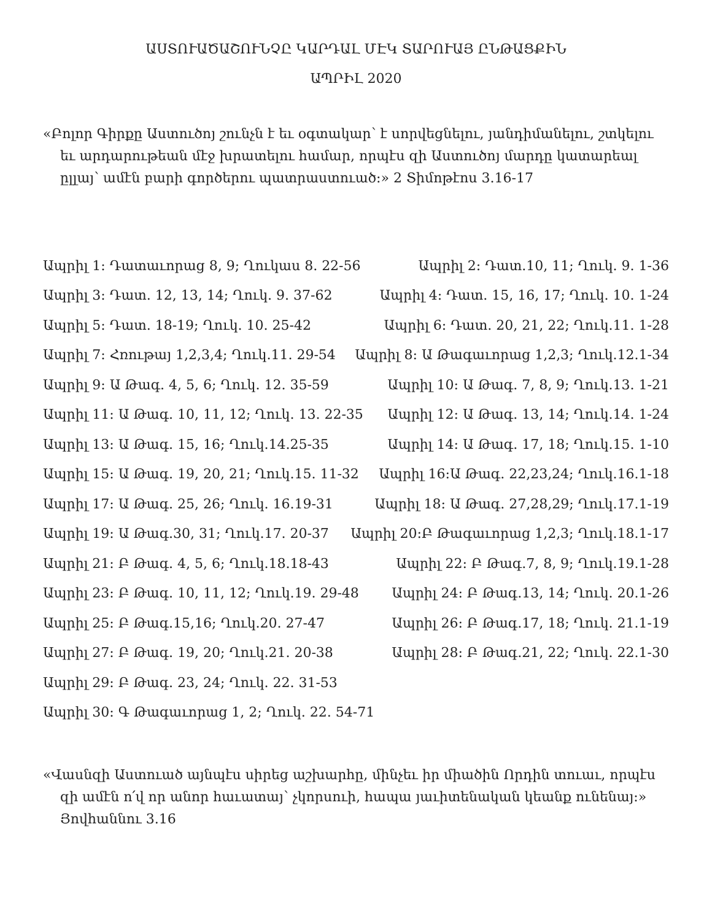ԱՍՏՈՒԱԾԱՇՈՒՆՉԸ ԿԱՐԴԱԼ ՄԷԿ ՏԱՐՈՒԱՅ ԸՆԹԱՑՔԻՆ
ԱՊՐԻԼ 2020
«Բոլոր Գիրքը Աստուծոյ շունչն է եւ օգտակար՝ է սորվեցնելու, յանդիմանելու, շտկելու եւ արդարութեան մէջ խրատելու համար, որպէս զի Աստուծոյ մարդը կատարեալ ըլլայ՝ ամէն բարի գործերու պատրաստուած։» 2 Տիմոթէոս 3.16-17
Ապրիլ 1: Դատաւորաց 8, 9; Ղուկաս 8. 22-56 Ապրիլ 2: Դատ.10, 11; Ղուկ. 9. 1-36
Ապրիլ 3: Դատ. 12, 13, 14; Ղուկ. 9. 37-62 Ապրիլ 4: Դատ. 15, 16, 17; Ղուկ. 10. 1-24
Ապրիլ 5: Դատ. 18-19; Ղուկ. 10. 25-42 Ապրիլ 6: Դատ. 20, 21, 22; Ղուկ.11. 1-28
Ապրիլ 7: Հռութայ 1,2,3,4; Ղուկ.11. 29-54 Ապրիլ 8: Ա Թագաւորաց 1,2,3; Ղուկ.12.1-34
Ապրիլ 9: Ա Թագ. 4, 5, 6; Ղուկ. 12. 35-59 Ապրիլ 10: Ա Թագ. 7, 8, 9; Ղուկ.13. 1-21
Ապրիլ 11: Ա Թագ. 10, 11, 12; Ղուկ. 13. 22-35 Ապրիլ 12: Ա Թագ. 13, 14; Ղուկ.14. 1-24
Ապրիլ 13: Ա Թագ. 15, 16; Ղուկ.14.25-35 Ապրիլ 14: Ա Թագ. 17, 18; Ղուկ.15. 1-10
Ապրիլ 15: Ա Թագ. 19, 20, 21; Ղուկ.15. 11-32 Ապրիլ 16:Ա Թագ. 22,23,24; Ղուկ.16.1-18
Ապրիլ 17: Ա Թագ. 25, 26; Ղուկ. 16.19-31 Ապրիլ 18: Ա Թագ. 27,28,29; Ղուկ.17.1-19
Ապրիլ 19: Ա Թագ.30, 31; Ղուկ.17. 20-37 Ապրիլ 20:Բ Թագաւորաց 1,2,3; Ղուկ.18.1-17
Ապրիլ 21: Բ Թագ. 4, 5, 6; Ղուկ.18.18-43 Ապրիլ 22: Բ Թագ.7, 8, 9; Ղուկ.19.1-28
Ապրիլ 23: Բ Թագ. 10, 11, 12; Ղուկ.19. 29-48 Ապրիլ 24: Բ Թագ.13, 14; Ղուկ. 20.1-26
Ապրիլ 25: Բ Թագ.15,16; Ղուկ.20. 27-47 Ապրիլ 26: Բ Թագ.17, 18; Ղուկ. 21.1-19
Ապրիլ 27: Բ Թագ. 19, 20; Ղուկ.21. 20-38 Ապրիլ 28: Բ Թագ.21, 22; Ղուկ. 22.1-30
Ապրիլ 29: Բ Թագ. 23, 24; Ղուկ. 22. 31-53
Ապրիլ 30: Գ Թագաւորաց 1, 2; Ղուկ. 22. 54-71
«Վասնզի Աստուած այնպէս սիրեց աշխարհը, մինչեւ իր միածին Որդին տուաւ, որպէս զի ամէն ո՛վ որ անոր հաւատայ՝ չկորսուի, հապա յաւիտենական կեանք ունենայ։» Յովհաննու 3.16